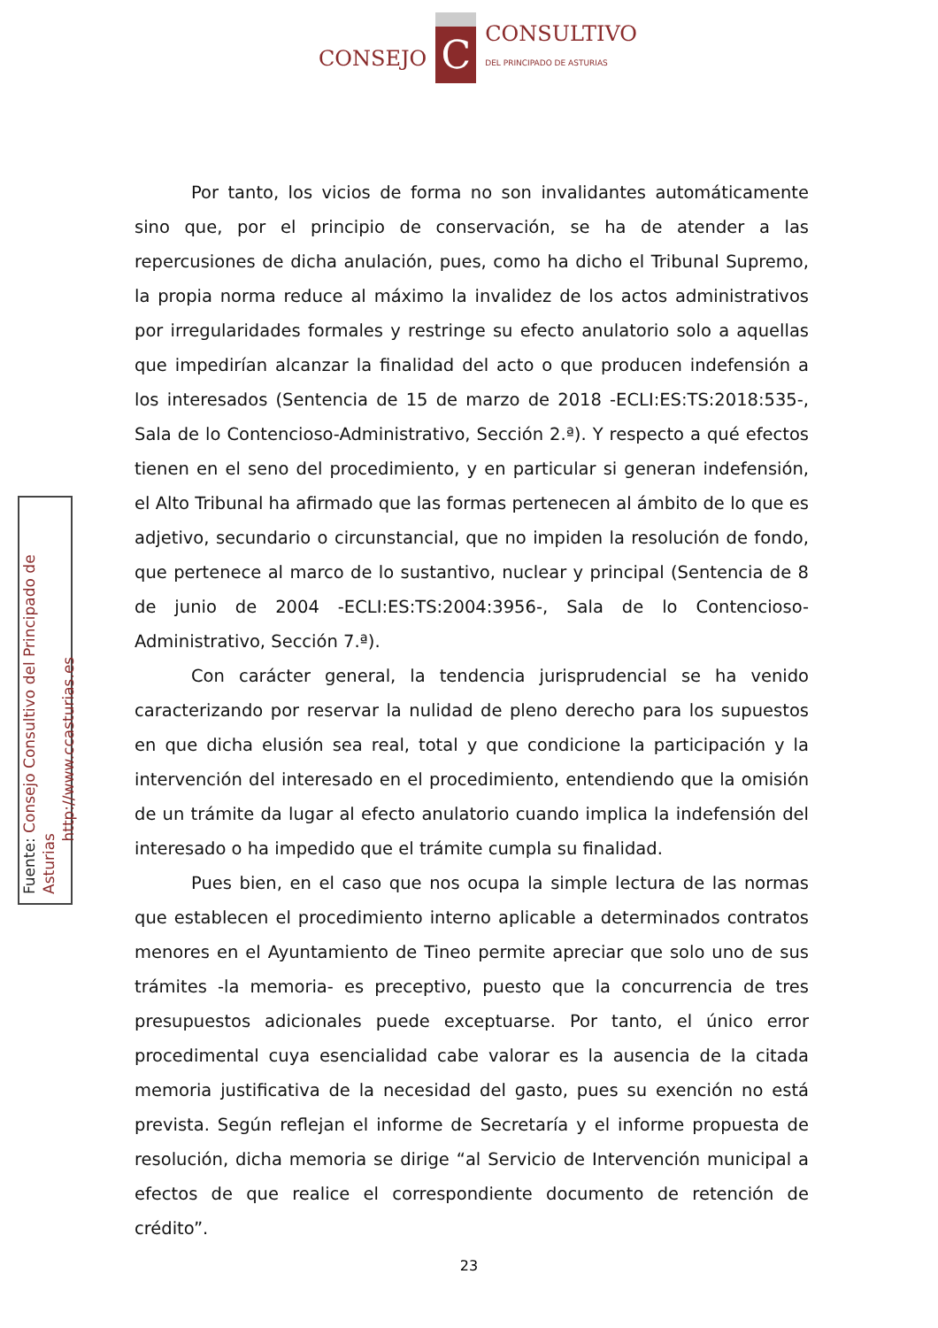CONSEJO C CONSULTIVO
DEL PRINCIPADO DE ASTURIAS
Fuente: Consejo Consultivo del Principado de Asturias
http://www.ccasturias.es
Por tanto, los vicios de forma no son invalidantes automáticamente sino que, por el principio de conservación, se ha de atender a las repercusiones de dicha anulación, pues, como ha dicho el Tribunal Supremo, la propia norma reduce al máximo la invalidez de los actos administrativos por irregularidades formales y restringe su efecto anulatorio solo a aquellas que impedirían alcanzar la finalidad del acto o que producen indefensión a los interesados (Sentencia de 15 de marzo de 2018 -ECLI:ES:TS:2018:535-, Sala de lo Contencioso-Administrativo, Sección 2.ª). Y respecto a qué efectos tienen en el seno del procedimiento, y en particular si generan indefensión, el Alto Tribunal ha afirmado que las formas pertenecen al ámbito de lo que es adjetivo, secundario o circunstancial, que no impiden la resolución de fondo, que pertenece al marco de lo sustantivo, nuclear y principal (Sentencia de 8 de junio de 2004 -ECLI:ES:TS:2004:3956-, Sala de lo Contencioso-Administrativo, Sección 7.ª).
Con carácter general, la tendencia jurisprudencial se ha venido caracterizando por reservar la nulidad de pleno derecho para los supuestos en que dicha elusión sea real, total y que condicione la participación y la intervención del interesado en el procedimiento, entendiendo que la omisión de un trámite da lugar al efecto anulatorio cuando implica la indefensión del interesado o ha impedido que el trámite cumpla su finalidad.
Pues bien, en el caso que nos ocupa la simple lectura de las normas que establecen el procedimiento interno aplicable a determinados contratos menores en el Ayuntamiento de Tineo permite apreciar que solo uno de sus trámites -la memoria- es preceptivo, puesto que la concurrencia de tres presupuestos adicionales puede exceptuarse. Por tanto, el único error procedimental cuya esencialidad cabe valorar es la ausencia de la citada memoria justificativa de la necesidad del gasto, pues su exención no está prevista. Según reflejan el informe de Secretaría y el informe propuesta de resolución, dicha memoria se dirige “al Servicio de Intervención municipal a efectos de que realice el correspondiente documento de retención de crédito”.
23